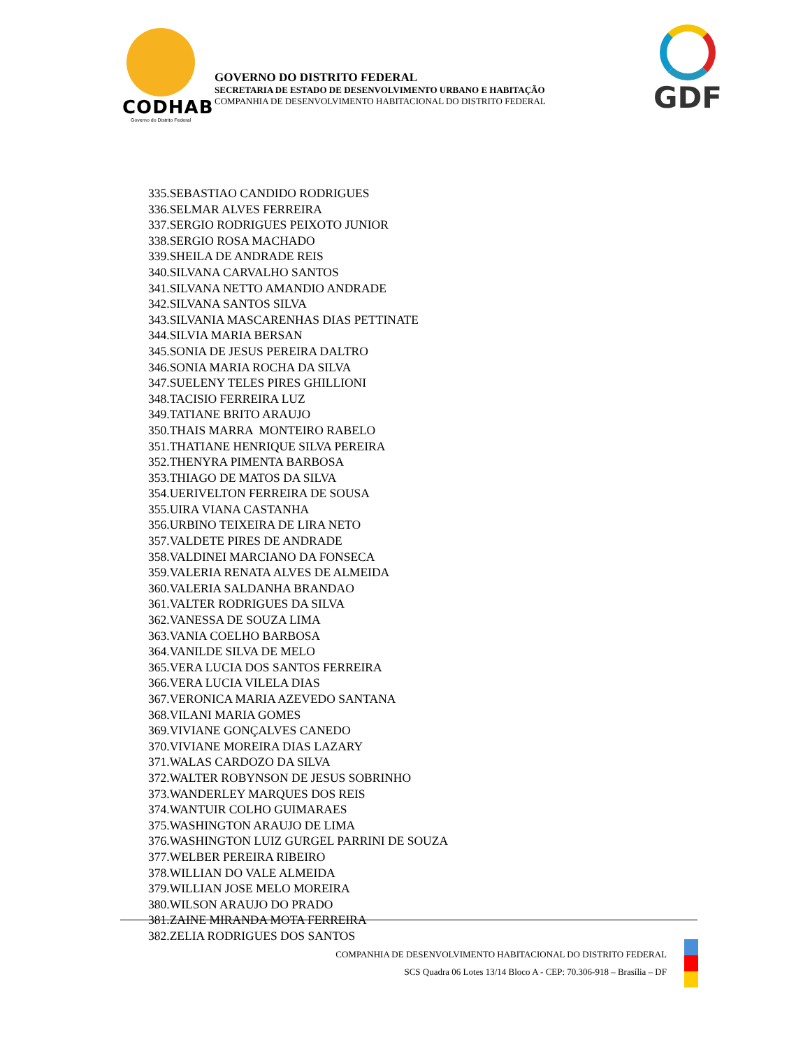CODHAB
Governo do Distrito Federal
GOVERNO DO DISTRITO FEDERAL
SECRETARIA DE ESTADO DE DESENVOLVIMENTO URBANO E HABITAÇÃO
COMPANHIA DE DESENVOLVIMENTO HABITACIONAL DO DISTRITO FEDERAL
GDF
335.SEBASTIAO CANDIDO RODRIGUES
336.SELMAR ALVES FERREIRA
337.SERGIO RODRIGUES PEIXOTO JUNIOR
338.SERGIO ROSA MACHADO
339.SHEILA DE ANDRADE REIS
340.SILVANA CARVALHO SANTOS
341.SILVANA NETTO AMANDIO ANDRADE
342.SILVANA SANTOS SILVA
343.SILVANIA MASCARENHAS DIAS PETTINATE
344.SILVIA MARIA BERSAN
345.SONIA DE JESUS PEREIRA DALTRO
346.SONIA MARIA ROCHA DA SILVA
347.SUELENY TELES PIRES GHILLIONI
348.TACISIO FERREIRA LUZ
349.TATIANE BRITO ARAUJO
350.THAIS MARRA MONTEIRO RABELO
351.THATIANE HENRIQUE SILVA PEREIRA
352.THENYRA PIMENTA BARBOSA
353.THIAGO DE MATOS DA SILVA
354.UERIVELTON FERREIRA DE SOUSA
355.UIRA VIANA CASTANHA
356.URBINO TEIXEIRA DE LIRA NETO
357.VALDETE PIRES DE ANDRADE
358.VALDINEI MARCIANO DA FONSECA
359.VALERIA RENATA ALVES DE ALMEIDA
360.VALERIA SALDANHA BRANDAO
361.VALTER RODRIGUES DA SILVA
362.VANESSA DE SOUZA LIMA
363.VANIA COELHO BARBOSA
364.VANILDE SILVA DE MELO
365.VERA LUCIA DOS SANTOS FERREIRA
366.VERA LUCIA VILELA DIAS
367.VERONICA MARIA AZEVEDO SANTANA
368.VILANI MARIA GOMES
369.VIVIANE GONÇALVES CANEDO
370.VIVIANE MOREIRA DIAS LAZARY
371.WALAS CARDOZO DA SILVA
372.WALTER ROBYNSON DE JESUS SOBRINHO
373.WANDERLEY MARQUES DOS REIS
374.WANTUIR COLHO GUIMARAES
375.WASHINGTON ARAUJO DE LIMA
376.WASHINGTON LUIZ GURGEL PARRINI DE SOUZA
377.WELBER PEREIRA RIBEIRO
378.WILLIAN DO VALE ALMEIDA
379.WILLIAN JOSE MELO MOREIRA
380.WILSON ARAUJO DO PRADO
381.ZAINE MIRANDA MOTA FERREIRA
382.ZELIA RODRIGUES DOS SANTOS
COMPANHIA DE DESENVOLVIMENTO HABITACIONAL DO DISTRITO FEDERAL
SCS Quadra 06 Lotes 13/14 Bloco A - CEP: 70.306-918 – Brasília – DF